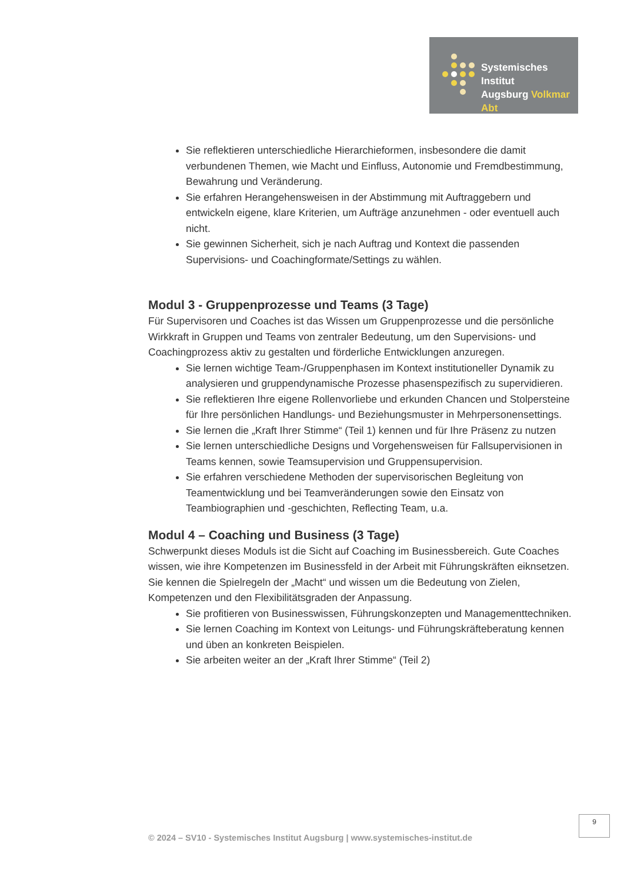Systemisches Institut
Augsburg Volkmar Abt
Sie reflektieren unterschiedliche Hierarchieformen, insbesondere die damit verbundenen Themen, wie Macht und Einfluss, Autonomie und Fremdbestimmung, Bewahrung und Veränderung.
Sie erfahren Herangehensweisen in der Abstimmung mit Auftraggebern und entwickeln eigene, klare Kriterien, um Aufträge anzunehmen - oder eventuell auch nicht.
Sie gewinnen Sicherheit, sich je nach Auftrag und Kontext die passenden Supervisions- und Coachingformate/Settings zu wählen.
Modul 3 - Gruppenprozesse und Teams (3 Tage)
Für Supervisoren und Coaches ist das Wissen um Gruppenprozesse und die persönliche Wirkkraft in Gruppen und Teams von zentraler Bedeutung, um den Supervisions- und Coachingprozess aktiv zu gestalten und förderliche Entwicklungen anzuregen.
Sie lernen wichtige Team-/Gruppenphasen im Kontext institutioneller Dynamik zu analysieren und gruppendynamische Prozesse phasenspezifisch zu supervidieren.
Sie reflektieren Ihre eigene Rollenvorliebe und erkunden Chancen und Stolpersteine für Ihre persönlichen Handlungs- und Beziehungsmuster in Mehrpersonensettings.
Sie lernen die „Kraft Ihrer Stimme“ (Teil 1) kennen und für Ihre Präsenz zu nutzen
Sie lernen unterschiedliche Designs und Vorgehensweisen für Fallsupervisionen in Teams kennen, sowie Teamsupervision und Gruppensupervision.
Sie erfahren verschiedene Methoden der supervisorischen Begleitung von Teamentwicklung und bei Teamveränderungen sowie den Einsatz von Teambiographien und -geschichten, Reflecting Team, u.a.
Modul 4 – Coaching und Business (3 Tage)
Schwerpunkt dieses Moduls ist die Sicht auf Coaching im Businessbereich. Gute Coaches wissen, wie ihre Kompetenzen im Businessfeld in der Arbeit mit Führungskräften eiknsetzen. Sie kennen die Spielregeln der „Macht“ und wissen um die Bedeutung von Zielen, Kompetenzen und den Flexibilitätsgraden der Anpassung.
Sie profitieren von Businesswissen, Führungskonzepten und Managementtechniken.
Sie lernen Coaching im Kontext von Leitungs- und Führungskräfteberatung kennen und üben an konkreten Beispielen.
Sie arbeiten weiter an der „Kraft Ihrer Stimme“ (Teil 2)
9
© 2024 – SV10 - Systemisches Institut Augsburg | www.systemisches-institut.de